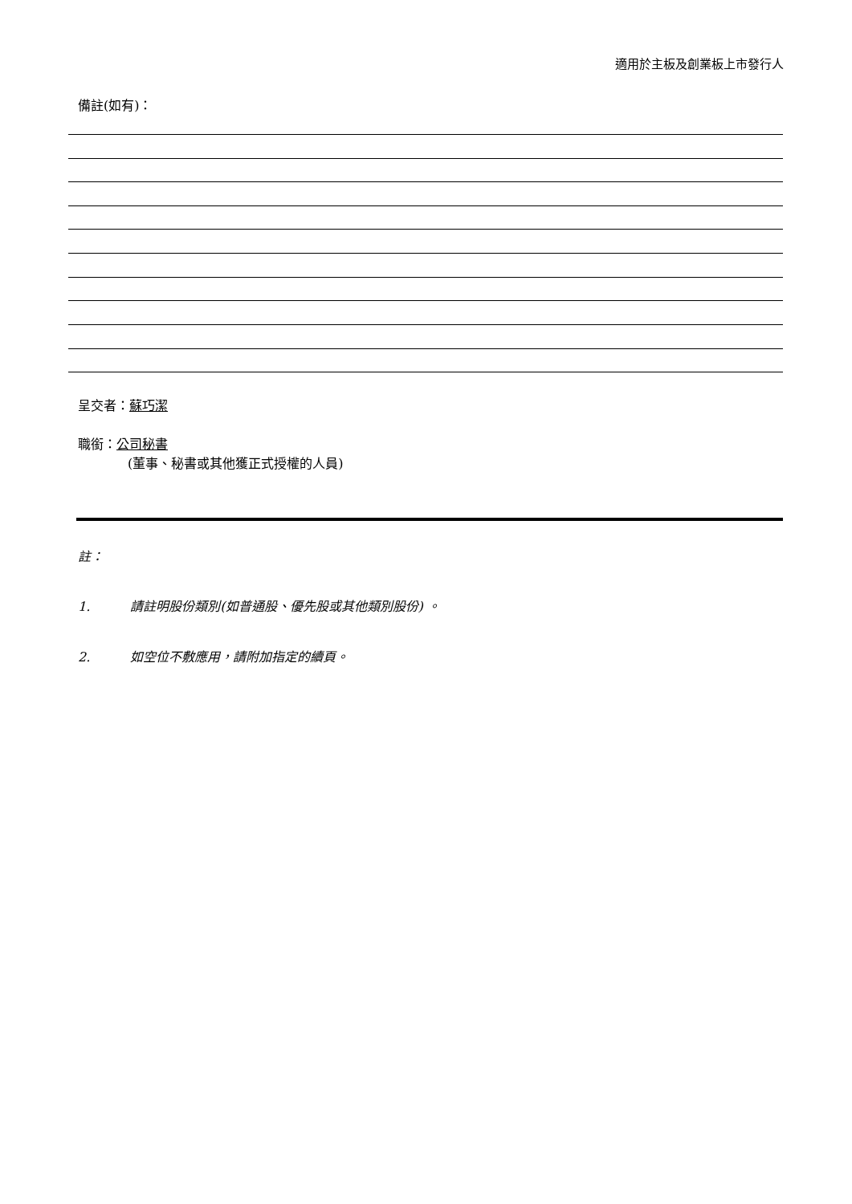適用於主板及創業板上市發行人
備註(如有)：
呈交者：蘇巧潔
職銜：公司秘書
(董事、秘書或其他獲正式授權的人員)
註：
1. 請註明股份類別(如普通股、優先股或其他類別股份) 。
2. 如空位不敷應用，請附加指定的續頁。